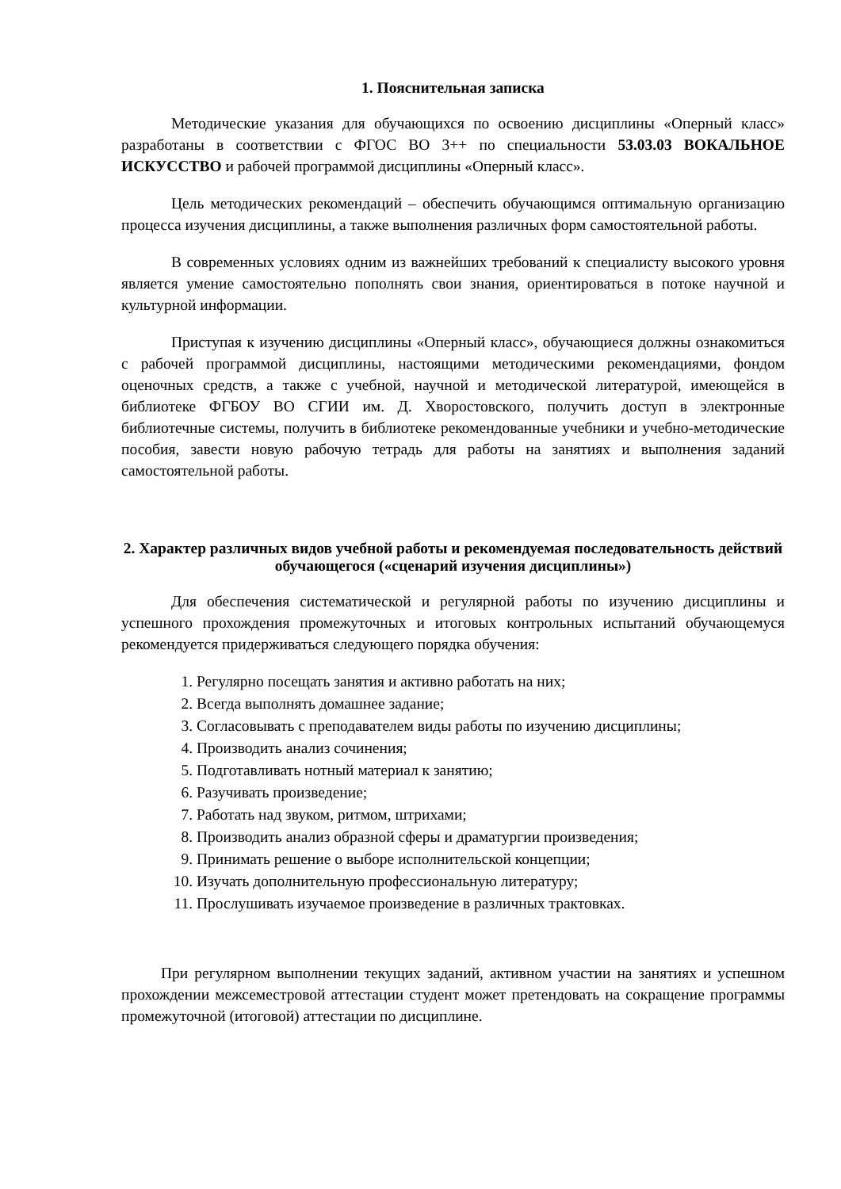1. Пояснительная записка
Методические указания для обучающихся по освоению дисциплины «Оперный класс» разработаны в соответствии с ФГОС ВО 3++ по специальности 53.03.03 ВОКАЛЬНОЕ ИСКУССТВО и рабочей программой дисциплины «Оперный класс».
Цель методических рекомендаций – обеспечить обучающимся оптимальную организацию процесса изучения дисциплины, а также выполнения различных форм самостоятельной работы.
В современных условиях одним из важнейших требований к специалисту высокого уровня является умение самостоятельно пополнять свои знания, ориентироваться в потоке научной и культурной информации.
Приступая к изучению дисциплины «Оперный класс», обучающиеся должны ознакомиться с рабочей программой дисциплины, настоящими методическими рекомендациями, фондом оценочных средств, а также с учебной, научной и методической литературой, имеющейся в библиотеке ФГБОУ ВО СГИИ им. Д. Хворостовского, получить доступ в электронные библиотечные системы, получить в библиотеке рекомендованные учебники и учебно-методические пособия, завести новую рабочую тетрадь для работы на занятиях и выполнения заданий самостоятельной работы.
2. Характер различных видов учебной работы и рекомендуемая последовательность действий обучающегося («сценарий изучения дисциплины»)
Для обеспечения систематической и регулярной работы по изучению дисциплины и успешного прохождения промежуточных и итоговых контрольных испытаний обучающемуся рекомендуется придерживаться следующего порядка обучения:
1. Регулярно посещать занятия и активно работать на них;
2. Всегда выполнять домашнее задание;
3. Согласовывать с преподавателем виды работы по изучению дисциплины;
4. Производить анализ сочинения;
5. Подготавливать нотный материал к занятию;
6. Разучивать произведение;
7. Работать над звуком, ритмом, штрихами;
8. Производить анализ образной сферы и драматургии произведения;
9. Принимать решение о выборе исполнительской концепции;
10. Изучать дополнительную профессиональную литературу;
11. Прослушивать изучаемое произведение в различных трактовках.
При регулярном выполнении текущих заданий, активном участии на занятиях и успешном прохождении межсеместровой аттестации студент может претендовать на сокращение программы промежуточной (итоговой) аттестации по дисциплине.